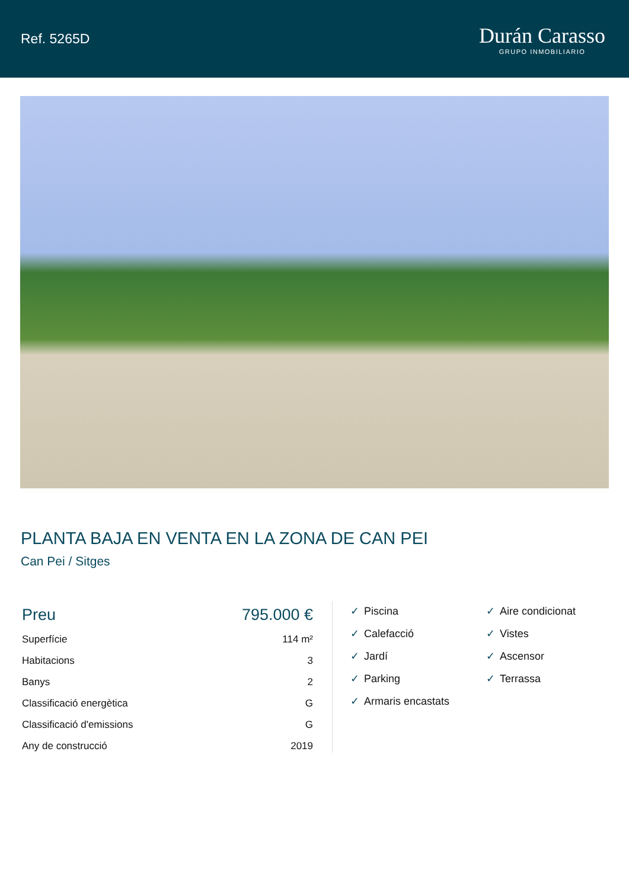Ref. 5265D
Durán Carasso
GRUPO INMOBILIARIO
PLANTA BAJA EN VENTA EN LA ZONA DE CAN PEI
Can Pei / Sitges
| Preu | 795.000 € |
| Superfície | 114 m² |
| Habitacions | 3 |
| Banys | 2 |
| Classificació energètica | G |
| Classificació d'emissions | G |
| Any de construcció | 2019 |
✓ Piscina
✓ Aire condicionat
✓ Calefacció
✓ Vistes
✓ Jardí
✓ Ascensor
✓ Parking
✓ Terrassa
✓ Armaris encastats